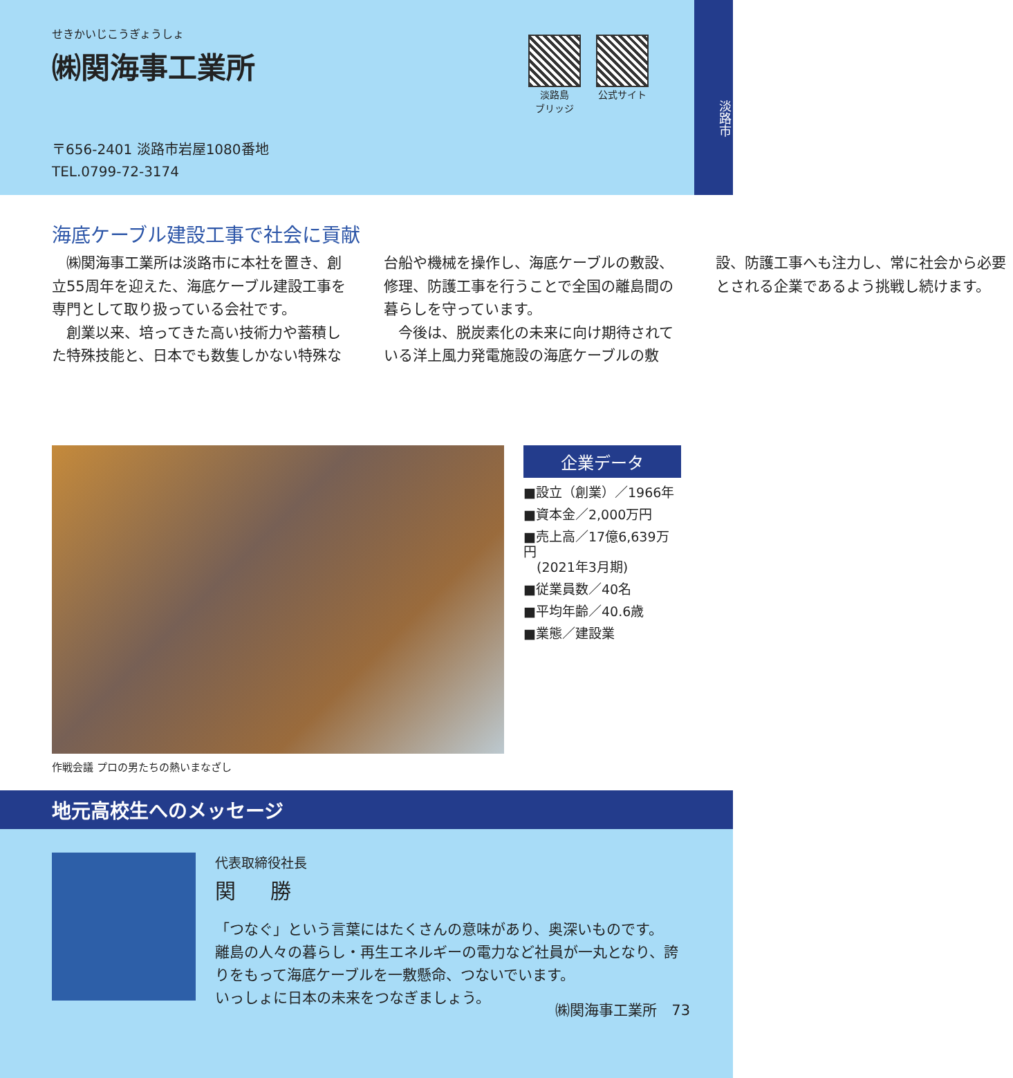せきかいじこうぎょうしょ
㈱関海事工業所
淡路島
ブリッジ
公式サイト
〒656-2401 淡路市岩屋1080番地
TEL.0799-72-3174
淡路市
海底ケーブル建設工事で社会に貢献
　㈱関海事工業所は淡路市に本社を置き、創立55周年を迎えた、海底ケーブル建設工事を専門として取り扱っている会社です。
　創業以来、培ってきた高い技術力や蓄積した特殊技能と、日本でも数隻しかない特殊な台船や機械を操作し、海底ケーブルの敷設、修理、防護工事を行うことで全国の離島間の暮らしを守っています。
　今後は、脱炭素化の未来に向け期待されている洋上風力発電施設の海底ケーブルの敷設、防護工事へも注力し、常に社会から必要とされる企業であるよう挑戦し続けます。
作戦会議 プロの男たちの熱いまなざし
企業データ
■設立（創業）／1966年
■資本金／2,000万円
■売上高／17億6,639万円
　(2021年3月期)
■従業員数／40名
■平均年齢／40.6歳
■業態／建設業
地元高校生へのメッセージ
代表取締役社長
関 勝
「つなぐ」という言葉にはたくさんの意味があり、奥深いものです。
離島の人々の暮らし・再生エネルギーの電力など社員が一丸となり、誇りをもって海底ケーブルを一敷懸命、つないでいます。
いっしょに日本の未来をつなぎましょう。
㈱関海事工業所　73